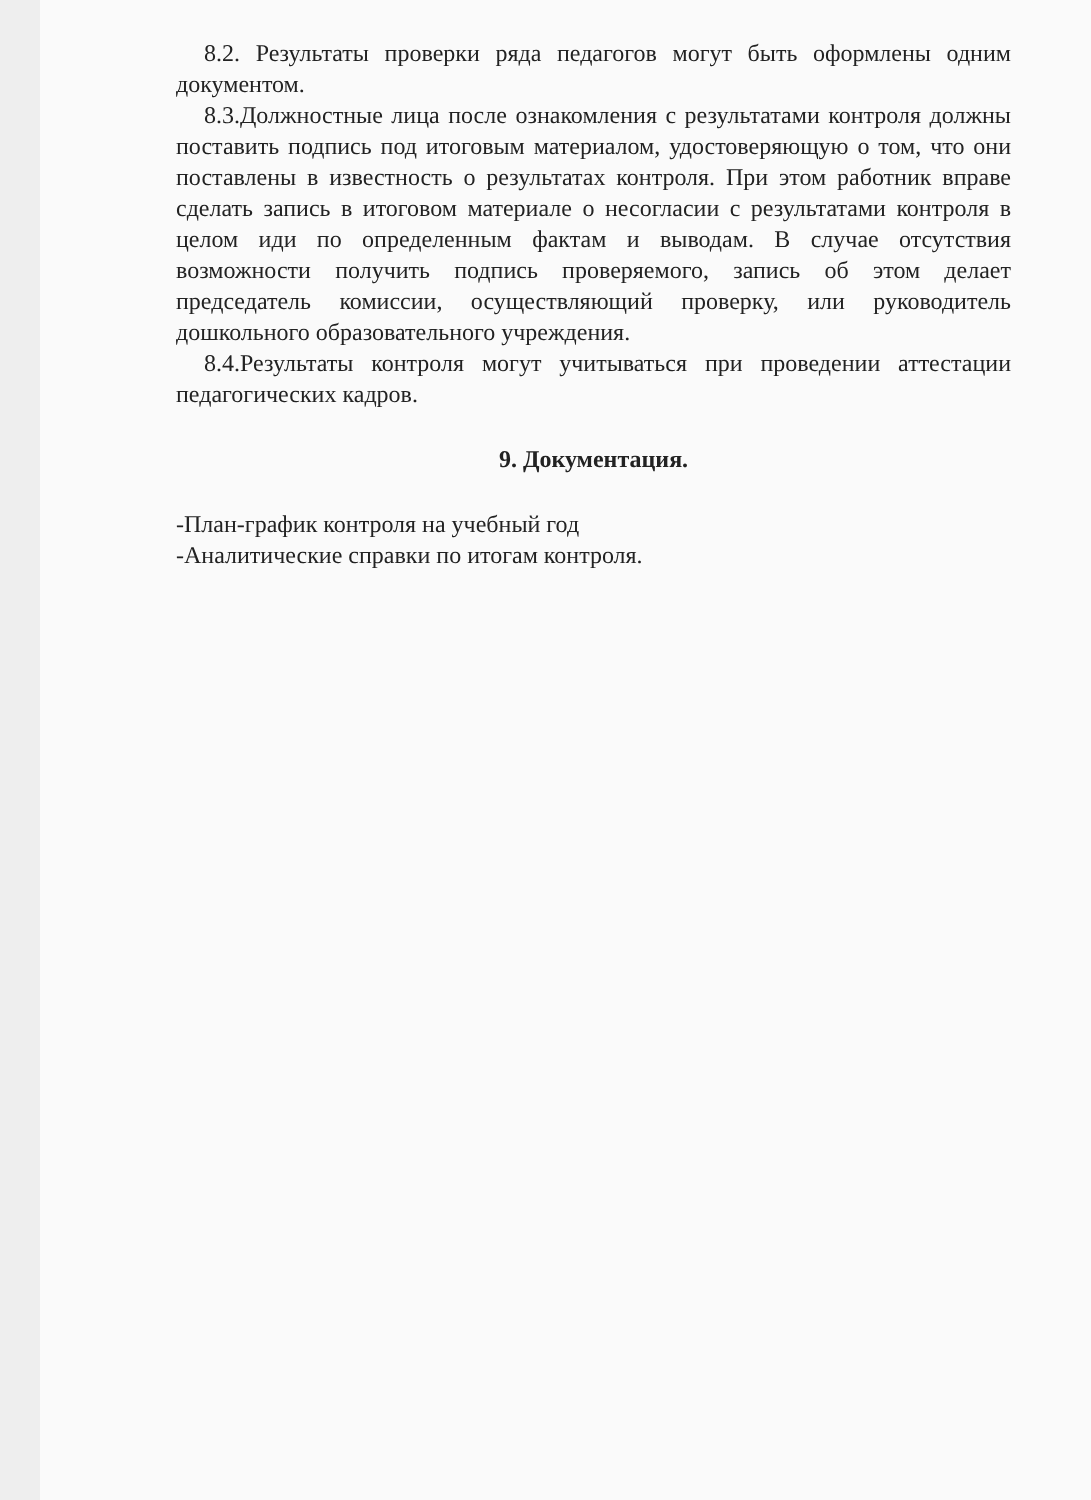8.2. Результаты проверки ряда педагогов могут быть оформлены одним документом.
8.3.Должностные лица после ознакомления с результатами контроля должны поставить подпись под итоговым материалом, удостоверяющую о том, что они поставлены в известность о результатах контроля. При этом работник вправе сделать запись в итоговом материале о несогласии с результатами контроля в целом иди по определенным фактам и выводам. В случае отсутствия возможности получить подпись проверяемого, запись об этом делает председатель комиссии, осуществляющий проверку, или руководитель дошкольного образовательного учреждения.
8.4.Результаты контроля могут учитываться при проведении аттестации педагогических кадров.
9. Документация.
-План-график контроля на учебный год
-Аналитические справки по итогам контроля.